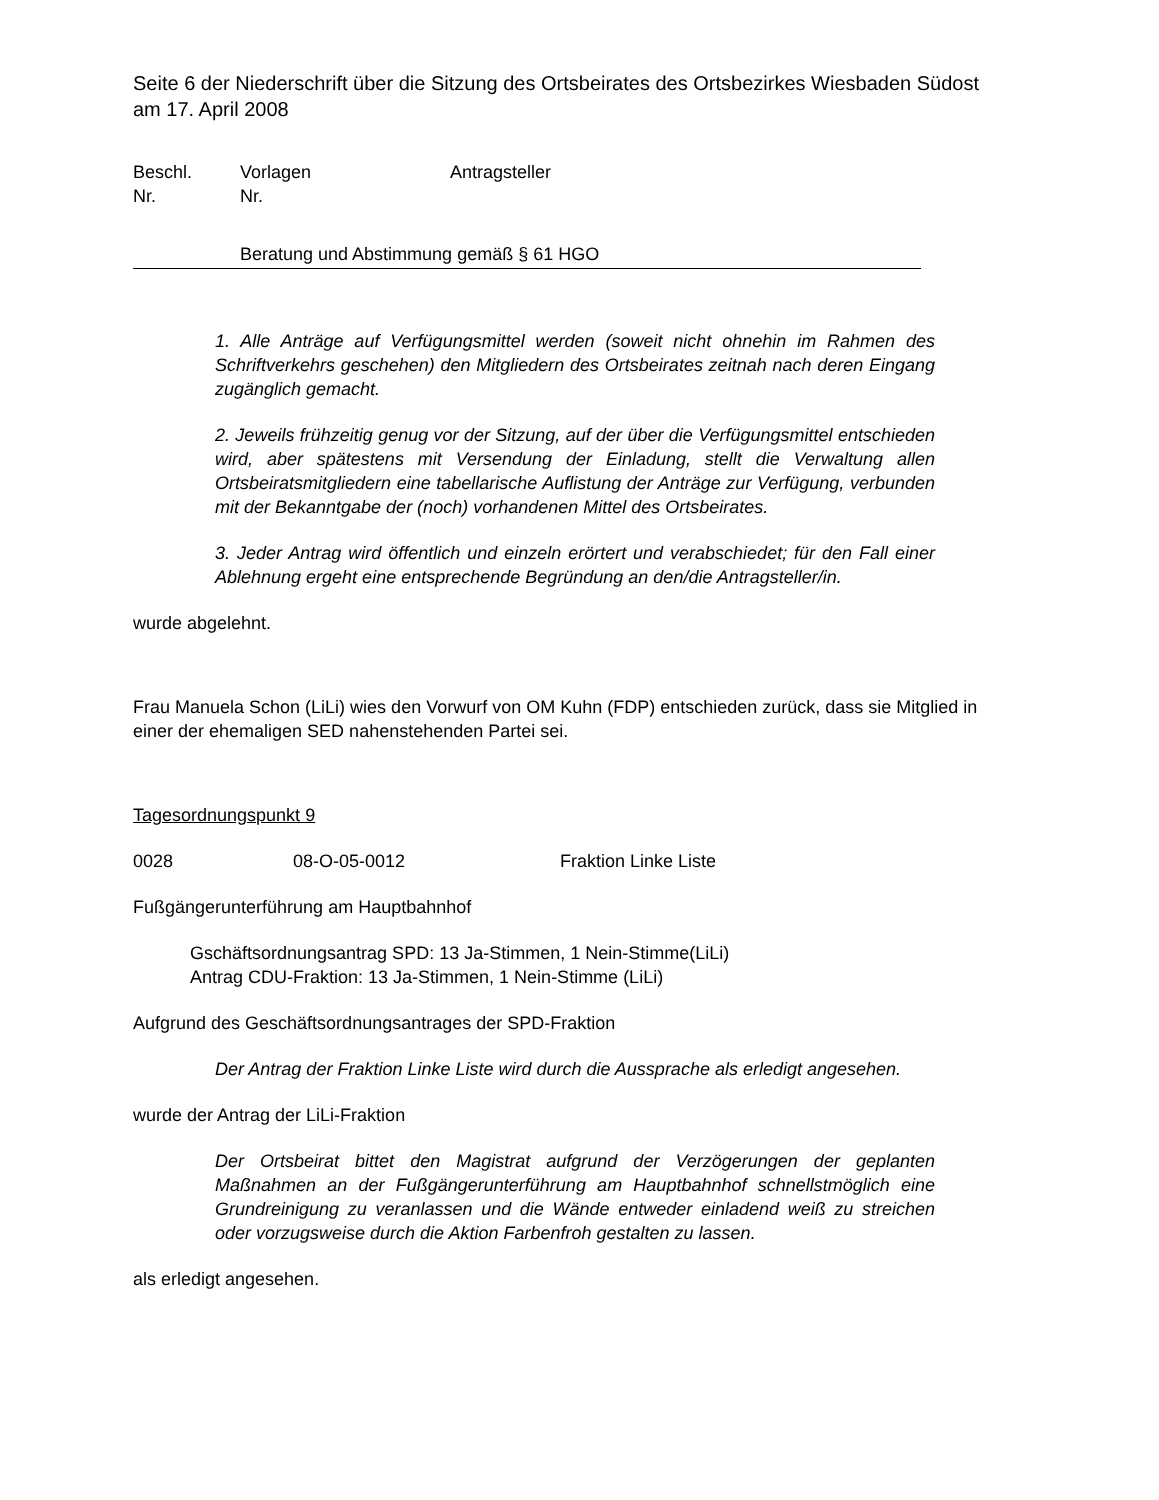Seite 6 der Niederschrift über die Sitzung des Ortsbeirates des Ortsbezirkes Wiesbaden Südost am 17. April 2008
Beschl.
Nr.
Vorlagen
Nr.
Antragsteller
Beratung und Abstimmung gemäß § 61 HGO
1. Alle Anträge auf Verfügungsmittel werden (soweit nicht ohnehin im Rahmen des Schriftverkehrs geschehen) den Mitgliedern des Ortsbeirates zeitnah nach deren Eingang zugänglich gemacht.
2. Jeweils frühzeitig genug vor der Sitzung, auf der über die Verfügungsmittel entschieden wird, aber spätestens mit Versendung der Einladung, stellt die Verwaltung allen Ortsbeiratsmitgliedern eine tabellarische Auflistung der Anträge zur Verfügung, verbunden mit der Bekanntgabe der (noch) vorhandenen Mittel des Ortsbeirates.
3. Jeder Antrag wird öffentlich und einzeln erörtert und verabschiedet; für den Fall einer Ablehnung ergeht eine entsprechende Begründung an den/die Antragsteller/in.
wurde abgelehnt.
Frau Manuela Schon (LiLi) wies den Vorwurf von OM Kuhn (FDP) entschieden zurück, dass sie Mitglied in einer der ehemaligen SED nahenstehenden Partei sei.
Tagesordnungspunkt 9
0028 08-O-05-0012 Fraktion Linke Liste
Fußgängerunterführung am Hauptbahnhof
Gschäftsordnungsantrag SPD: 13 Ja-Stimmen, 1 Nein-Stimme(LiLi)
Antrag CDU-Fraktion: 13 Ja-Stimmen, 1 Nein-Stimme (LiLi)
Aufgrund des Geschäftsordnungsantrages der SPD-Fraktion
Der Antrag der Fraktion Linke Liste wird durch die Aussprache als erledigt angesehen.
wurde der Antrag der LiLi-Fraktion
Der Ortsbeirat bittet den Magistrat aufgrund der Verzögerungen der geplanten Maßnahmen an der Fußgängerunterführung am Hauptbahnhof schnellstmöglich eine Grundreinigung zu veranlassen und die Wände entweder einladend weiß zu streichen oder vorzugsweise durch die Aktion Farbenfroh gestalten zu lassen.
als erledigt angesehen.